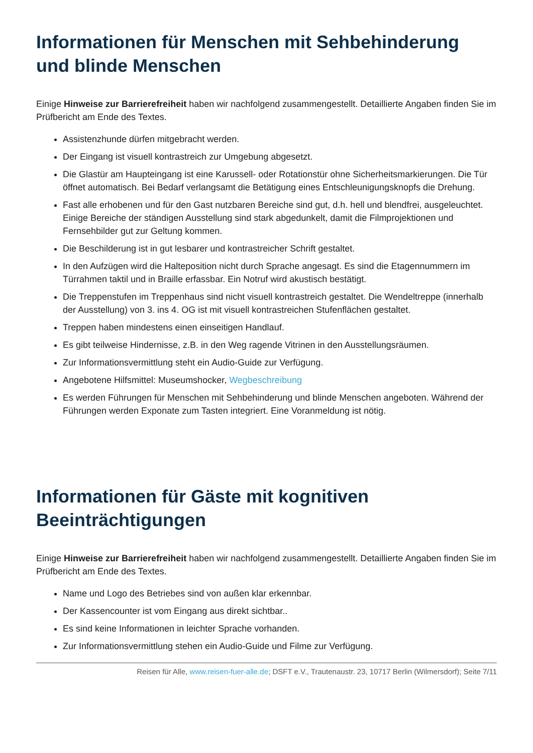Informationen für Menschen mit Sehbehinderung und blinde Menschen
Einige Hinweise zur Barrierefreiheit haben wir nachfolgend zusammengestellt. Detaillierte Angaben finden Sie im Prüfbericht am Ende des Textes.
Assistenzhunde dürfen mitgebracht werden.
Der Eingang ist visuell kontrastreich zur Umgebung abgesetzt.
Die Glastür am Haupteingang ist eine Karussell- oder Rotationstür ohne Sicherheitsmarkierungen. Die Tür öffnet automatisch. Bei Bedarf verlangsamt die Betätigung eines Entschleunigungsknopfs die Drehung.
Fast alle erhobenen und für den Gast nutzbaren Bereiche sind gut, d.h. hell und blendfrei, ausgeleuchtet. Einige Bereiche der ständigen Ausstellung sind stark abgedunkelt, damit die Filmprojektionen und Fernsehbilder gut zur Geltung kommen.
Die Beschilderung ist in gut lesbarer und kontrastreicher Schrift gestaltet.
In den Aufzügen wird die Halteposition nicht durch Sprache angesagt. Es sind die Etagennummern im Türrahmen taktil und in Braille erfassbar. Ein Notruf wird akustisch bestätigt.
Die Treppenstufen im Treppenhaus sind nicht visuell kontrastreich gestaltet. Die Wendeltreppe (innerhalb der Ausstellung) von 3. ins 4. OG ist mit visuell kontrastreichen Stufenflächen gestaltet.
Treppen haben mindestens einen einseitigen Handlauf.
Es gibt teilweise Hindernisse, z.B. in den Weg ragende Vitrinen in den Ausstellungsräumen.
Zur Informationsvermittlung steht ein Audio-Guide zur Verfügung.
Angebotene Hilfsmittel: Museumshocker, Wegbeschreibung
Es werden Führungen für Menschen mit Sehbehinderung und blinde Menschen angeboten. Während der Führungen werden Exponate zum Tasten integriert. Eine Voranmeldung ist nötig.
Informationen für Gäste mit kognitiven Beeinträchtigungen
Einige Hinweise zur Barrierefreiheit haben wir nachfolgend zusammengestellt. Detaillierte Angaben finden Sie im Prüfbericht am Ende des Textes.
Name und Logo des Betriebes sind von außen klar erkennbar.
Der Kassencounter ist vom Eingang aus direkt sichtbar..
Es sind keine Informationen in leichter Sprache vorhanden.
Zur Informationsvermittlung stehen ein Audio-Guide und Filme zur Verfügung.
Reisen für Alle, www.reisen-fuer-alle.de; DSFT e.V., Trautenaustr. 23, 10717 Berlin (Wilmersdorf); Seite 7/11